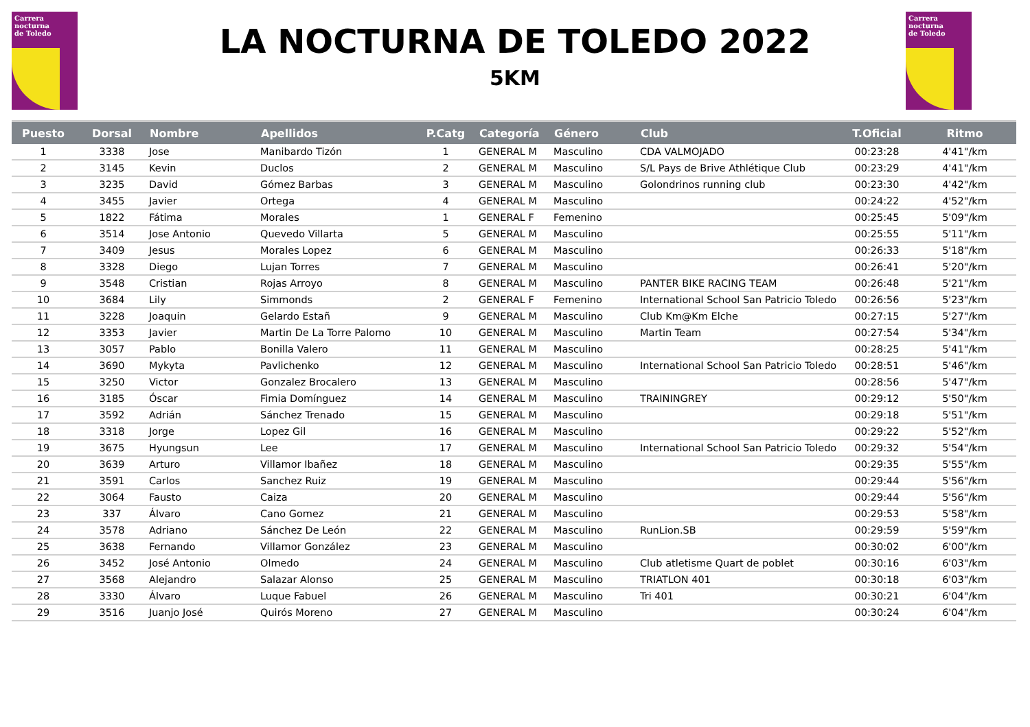Carrera
nocturna
de Toledo
Carrera
nocturna
de Toledo
LA NOCTURNA DE TOLEDO 2022
5KM
| Puesto | Dorsal | Nombre | Apellidos | P.Catg | Categoría | Género | Club | T.Oficial | Ritmo |
| --- | --- | --- | --- | --- | --- | --- | --- | --- | --- |
| 1 | 3338 | Jose | Manibardo Tizón | 1 | GENERAL M | Masculino | CDA VALMOJADO | 00:23:28 | 4'41"/km |
| 2 | 3145 | Kevin | Duclos | 2 | GENERAL M | Masculino | S/L Pays de Brive Athlétique Club | 00:23:29 | 4'41"/km |
| 3 | 3235 | David | Gómez Barbas | 3 | GENERAL M | Masculino | Golondrinos running club | 00:23:30 | 4'42"/km |
| 4 | 3455 | Javier | Ortega | 4 | GENERAL M | Masculino | | 00:24:22 | 4'52"/km |
| 5 | 1822 | Fátima | Morales | 1 | GENERAL F | Femenino | | 00:25:45 | 5'09"/km |
| 6 | 3514 | Jose Antonio | Quevedo Villarta | 5 | GENERAL M | Masculino | | 00:25:55 | 5'11"/km |
| 7 | 3409 | Jesus | Morales Lopez | 6 | GENERAL M | Masculino | | 00:26:33 | 5'18"/km |
| 8 | 3328 | Diego | Lujan Torres | 7 | GENERAL M | Masculino | | 00:26:41 | 5'20"/km |
| 9 | 3548 | Cristian | Rojas Arroyo | 8 | GENERAL M | Masculino | PANTER BIKE RACING TEAM | 00:26:48 | 5'21"/km |
| 10 | 3684 | Lily | Simmonds | 2 | GENERAL F | Femenino | International School San Patricio Toledo | 00:26:56 | 5'23"/km |
| 11 | 3228 | Joaquin | Gelardo Estañ | 9 | GENERAL M | Masculino | Club Km@Km Elche | 00:27:15 | 5'27"/km |
| 12 | 3353 | Javier | Martin De La Torre Palomo | 10 | GENERAL M | Masculino | Martin Team | 00:27:54 | 5'34"/km |
| 13 | 3057 | Pablo | Bonilla Valero | 11 | GENERAL M | Masculino | | 00:28:25 | 5'41"/km |
| 14 | 3690 | Mykyta | Pavlichenko | 12 | GENERAL M | Masculino | International School San Patricio Toledo | 00:28:51 | 5'46"/km |
| 15 | 3250 | Victor | Gonzalez Brocalero | 13 | GENERAL M | Masculino | | 00:28:56 | 5'47"/km |
| 16 | 3185 | Óscar | Fimia Domínguez | 14 | GENERAL M | Masculino | TRAININGREY | 00:29:12 | 5'50"/km |
| 17 | 3592 | Adrián | Sánchez Trenado | 15 | GENERAL M | Masculino | | 00:29:18 | 5'51"/km |
| 18 | 3318 | Jorge | Lopez Gil | 16 | GENERAL M | Masculino | | 00:29:22 | 5'52"/km |
| 19 | 3675 | Hyungsun | Lee | 17 | GENERAL M | Masculino | International School San Patricio Toledo | 00:29:32 | 5'54"/km |
| 20 | 3639 | Arturo | Villamor Ibañez | 18 | GENERAL M | Masculino | | 00:29:35 | 5'55"/km |
| 21 | 3591 | Carlos | Sanchez Ruiz | 19 | GENERAL M | Masculino | | 00:29:44 | 5'56"/km |
| 22 | 3064 | Fausto | Caiza | 20 | GENERAL M | Masculino | | 00:29:44 | 5'56"/km |
| 23 | 337 | Álvaro | Cano Gomez | 21 | GENERAL M | Masculino | | 00:29:53 | 5'58"/km |
| 24 | 3578 | Adriano | Sánchez De León | 22 | GENERAL M | Masculino | RunLion.SB | 00:29:59 | 5'59"/km |
| 25 | 3638 | Fernando | Villamor González | 23 | GENERAL M | Masculino | | 00:30:02 | 6'00"/km |
| 26 | 3452 | José Antonio | Olmedo | 24 | GENERAL M | Masculino | Club atletisme Quart de poblet | 00:30:16 | 6'03"/km |
| 27 | 3568 | Alejandro | Salazar Alonso | 25 | GENERAL M | Masculino | TRIATLON 401 | 00:30:18 | 6'03"/km |
| 28 | 3330 | Álvaro | Luque Fabuel | 26 | GENERAL M | Masculino | Tri 401 | 00:30:21 | 6'04"/km |
| 29 | 3516 | Juanjo José | Quirós Moreno | 27 | GENERAL M | Masculino | | 00:30:24 | 6'04"/km |